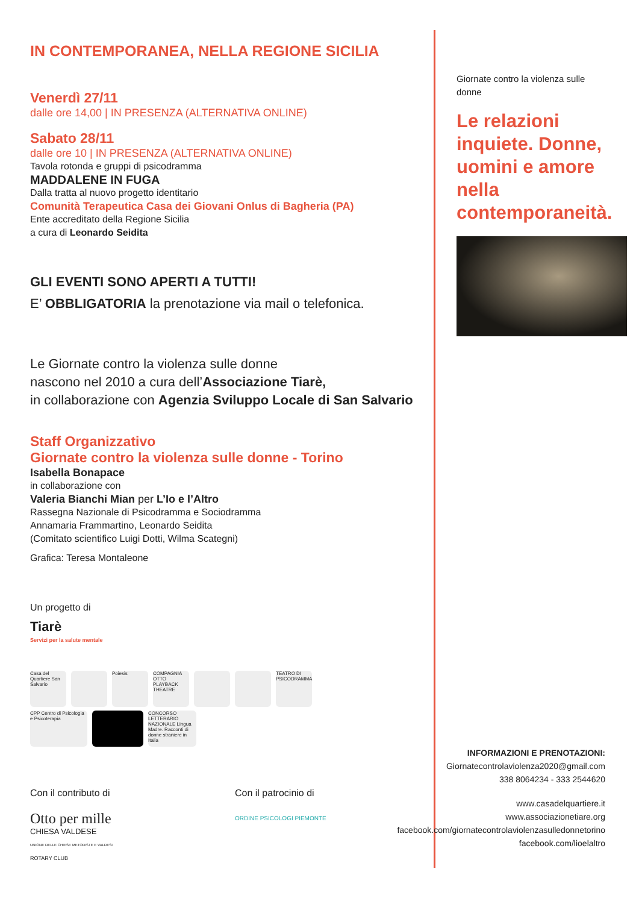IN CONTEMPORANEA, NELLA REGIONE SICILIA
Venerdì 27/11
dalle ore 14,00 | IN PRESENZA (ALTERNATIVA ONLINE)
Sabato 28/11
dalle ore 10 | IN PRESENZA (ALTERNATIVA ONLINE)
Tavola rotonda e gruppi di psicodramma
MADDALENE IN FUGA
Dalla tratta al nuovo progetto identitario
Comunità Terapeutica Casa dei Giovani Onlus di Bagheria (PA)
Ente accreditato della Regione Sicilia
a cura di Leonardo Seidita
GLI EVENTI SONO APERTI A TUTTI!
E’ OBBLIGATORIA la prenotazione via mail o telefonica.
Le Giornate contro la violenza sulle donne
nascono nel 2010 a cura dell’Associazione Tiarè,
in collaborazione con Agenzia Sviluppo Locale di San Salvario
Staff Organizzativo
Giornate contro la violenza sulle donne - Torino
Isabella Bonapace
in collaborazione con
Valeria Bianchi Mian per L’Io e l’Altro
Rassegna Nazionale di Psicodramma e Sociodramma
Annamaria Frammartino, Leonardo Seidita
(Comitato scientifico Luigi Dotti, Wilma Scategni)
Grafica: Teresa Montaleone
Un progetto di
Tiarè
Servizi per la salute mentale
Casa del Quartiere San Salvario Poiesis COMPAGNIA OTTO PLAYBACK THEATRE TEATRO DI PSICODRAMMA
CPP Centro di Psicologia e Psicoterapia CONCORSO LETTERARIO NAZIONALE Lingua Madre. Racconti di donne straniere in Italia
Con il contributo di
Otto per mille
CHIESA VALDESE
UNIONE DELLE CHIESE METODISTE E VALDESI
ROTARY CLUB
Con il patrocinio di
ORDINE PSICOLOGI PIEMONTE
Giornate contro la violenza sulle donne
Le relazioni inquiete. Donne, uomini e amore nella contemporaneità.
INFORMAZIONI E PRENOTAZIONI:
Giornatecontrolaviolenza2020@gmail.com
338 8064234 - 333 2544620
www.casadelquartiere.it
www.associazionetiare.org
facebook.com/giornatecontrolaviolenzasulledonnetorino
facebook.com/lioelaltro